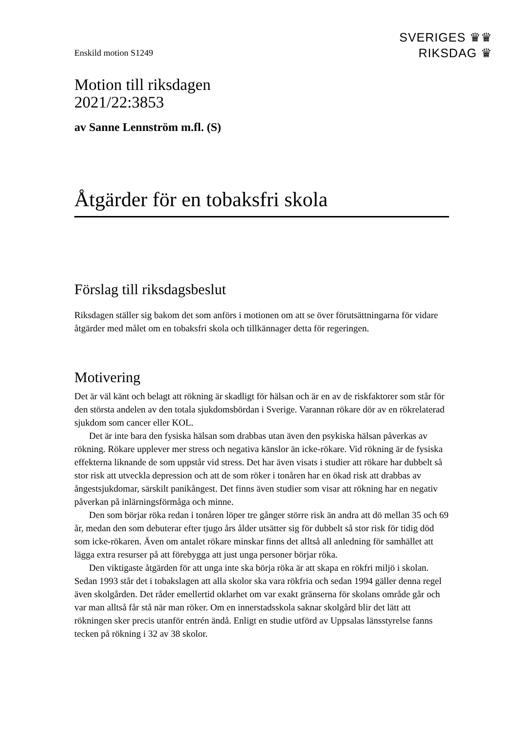SVERIGES ♛♛
RIKSDAG ♛
Enskild motion S1249
Motion till riksdagen
2021/22:3853
av Sanne Lennström m.fl. (S)
Åtgärder för en tobaksfri skola
Förslag till riksdagsbeslut
Riksdagen ställer sig bakom det som anförs i motionen om att se över förutsättningarna för vidare åtgärder med målet om en tobaksfri skola och tillkännager detta för regeringen.
Motivering
Det är väl känt och belagt att rökning är skadligt för hälsan och är en av de riskfaktorer som står för den största andelen av den totala sjukdomsbördan i Sverige. Varannan rökare dör av en rökrelaterad sjukdom som cancer eller KOL.
Det är inte bara den fysiska hälsan som drabbas utan även den psykiska hälsan påverkas av rökning. Rökare upplever mer stress och negativa känslor än icke-rökare. Vid rökning är de fysiska effekterna liknande de som uppstår vid stress. Det har även visats i studier att rökare har dubbelt så stor risk att utveckla depression och att de som röker i tonåren har en ökad risk att drabbas av ångestsjukdomar, särskilt panikångest. Det finns även studier som visar att rökning har en negativ påverkan på inlärnings­förmåga och minne.
Den som börjar röka redan i tonåren löper tre gånger större risk än andra att dö mellan 35 och 69 år, medan den som debuterar efter tjugo års ålder utsätter sig för dubbelt så stor risk för tidig död som icke-rökaren. Även om antalet rökare minskar finns det alltså all anledning för samhället att lägga extra resurser på att förebygga att just unga personer börjar röka.
Den viktigaste åtgärden för att unga inte ska börja röka är att skapa en rökfri miljö i skolan. Sedan 1993 står det i tobakslagen att alla skolor ska vara rökfria och sedan 1994 gäller denna regel även skolgården. Det råder emellertid oklarhet om var exakt gränserna för skolans område går och var man alltså får stå när man röker. Om en innerstadsskola saknar skolgård blir det lätt att rökningen sker precis utanför entrén ändå. Enligt en studie utförd av Uppsalas länsstyrelse fanns tecken på rökning i 32 av 38 skolor.